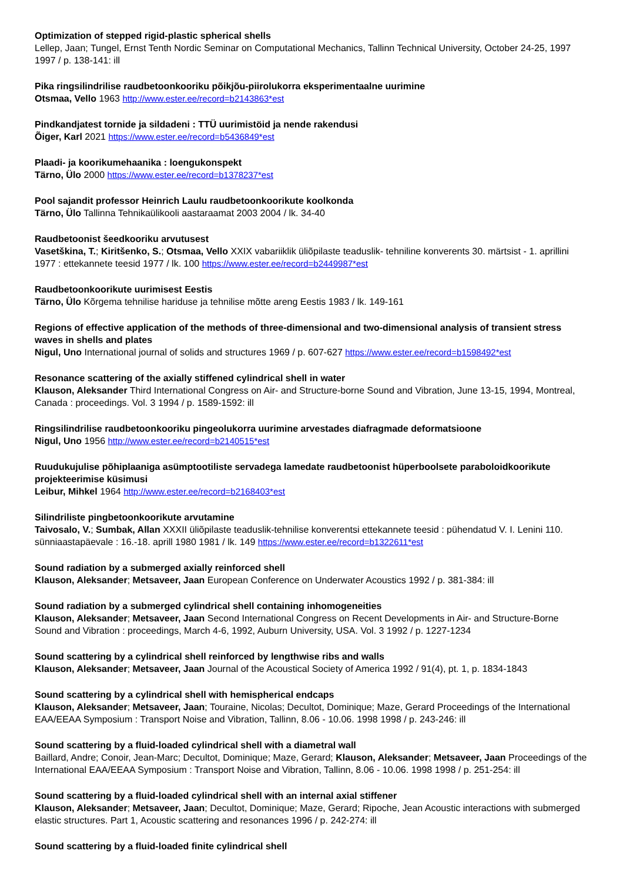Optimization of stepped rigid-plastic spherical shells
Lellep, Jaan; Tungel, Ernst Tenth Nordic Seminar on Computational Mechanics, Tallinn Technical University, October 24-25, 1997 1997 / p. 138-141: ill
Pika ringsilindrilise raudbetoonkooriku põikjõu-piirolukorra eksperimentaalne uurimine
Otsmaa, Vello 1963 http://www.ester.ee/record=b2143863*est
Pindkandjatest tornide ja sildadeni : TTÜ uurimistöid ja nende rakendusi
Õiger, Karl 2021 https://www.ester.ee/record=b5436849*est
Plaadi- ja koorikumehaanika : loengukonspekt
Tärno, Ülo 2000 https://www.ester.ee/record=b1378237*est
Pool sajandit professor Heinrich Laulu raudbetoonkoorikute koolkonda
Tärno, Ülo Tallinna Tehnikaülikooli aastaraamat 2003 2004 / lk. 34-40
Raudbetoonist šeedkooriku arvutusest
Vasetškina, T.; Kiritšenko, S.; Otsmaa, Vello XXIX vabariiklik üliõpilaste teaduslik- tehniline konverents 30. märtsist - 1. aprillini 1977 : ettekannete teesid 1977 / lk. 100 https://www.ester.ee/record=b2449987*est
Raudbetoonkoorikute uurimisest Eestis
Tärno, Ülo Kõrgema tehnilise hariduse ja tehnilise mõtte areng Eestis 1983 / lk. 149-161
Regions of effective application of the methods of three-dimensional and two-dimensional analysis of transient stress waves in shells and plates
Nigul, Uno International journal of solids and structures 1969 / p. 607-627 https://www.ester.ee/record=b1598492*est
Resonance scattering of the axially stiffened cylindrical shell in water
Klauson, Aleksander Third International Congress on Air- and Structure-borne Sound and Vibration, June 13-15, 1994, Montreal, Canada : proceedings. Vol. 3 1994 / p. 1589-1592: ill
Ringsilindrilise raudbetoonkooriku pingeolukorra uurimine arvestades diafragmade deformatsioone
Nigul, Uno 1956 http://www.ester.ee/record=b2140515*est
Ruudukujulise põhiplaaniga asümptootiliste servadega lamedate raudbetoonist hüperboolsete paraboloidkoorikute projekteerimise küsimusi
Leibur, Mihkel 1964 http://www.ester.ee/record=b2168403*est
Silindriliste pingbetoonkoorikute arvutamine
Taivosalo, V.; Sumbak, Allan XXXII üliõpilaste teaduslik-tehnilise konverentsi ettekannete teesid : pühendatud V. I. Lenini 110. sünniaastapäevale : 16.-18. aprill 1980 1981 / lk. 149 https://www.ester.ee/record=b1322611*est
Sound radiation by a submerged axially reinforced shell
Klauson, Aleksander; Metsaveer, Jaan European Conference on Underwater Acoustics 1992 / p. 381-384: ill
Sound radiation by a submerged cylindrical shell containing inhomogeneities
Klauson, Aleksander; Metsaveer, Jaan Second International Congress on Recent Developments in Air- and Structure-Borne Sound and Vibration : proceedings, March 4-6, 1992, Auburn University, USA. Vol. 3 1992 / p. 1227-1234
Sound scattering by a cylindrical shell reinforced by lengthwise ribs and walls
Klauson, Aleksander; Metsaveer, Jaan Journal of the Acoustical Society of America 1992 / 91(4), pt. 1, p. 1834-1843
Sound scattering by a cylindrical shell with hemispherical endcaps
Klauson, Aleksander; Metsaveer, Jaan; Touraine, Nicolas; Decultot, Dominique; Maze, Gerard Proceedings of the International EAA/EEAA Symposium : Transport Noise and Vibration, Tallinn, 8.06 - 10.06. 1998 1998 / p. 243-246: ill
Sound scattering by a fluid-loaded cylindrical shell with a diametral wall
Baillard, Andre; Conoir, Jean-Marc; Decultot, Dominique; Maze, Gerard; Klauson, Aleksander; Metsaveer, Jaan Proceedings of the International EAA/EEAA Symposium : Transport Noise and Vibration, Tallinn, 8.06 - 10.06. 1998 1998 / p. 251-254: ill
Sound scattering by a fluid-loaded cylindrical shell with an internal axial stiffener
Klauson, Aleksander; Metsaveer, Jaan; Decultot, Dominique; Maze, Gerard; Ripoche, Jean Acoustic interactions with submerged elastic structures. Part 1, Acoustic scattering and resonances 1996 / p. 242-274: ill
Sound scattering by a fluid-loaded finite cylindrical shell